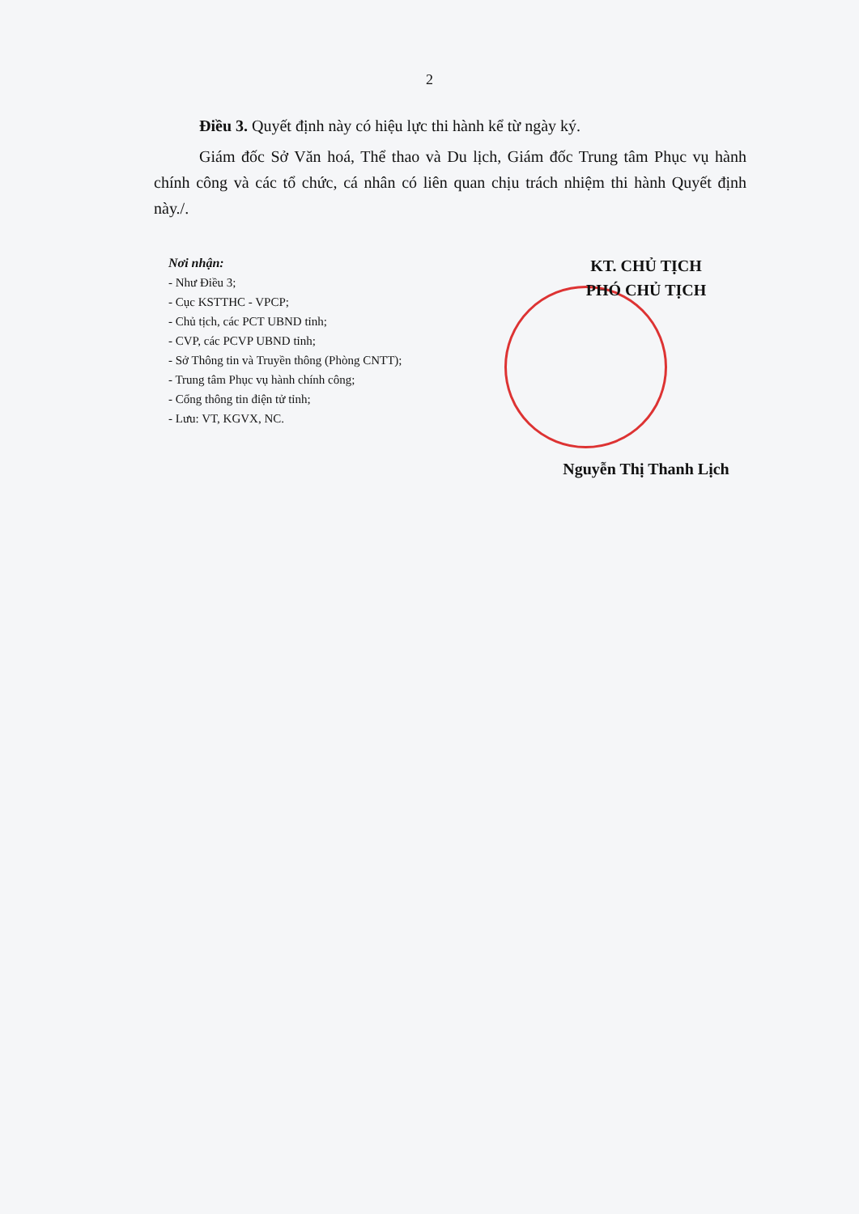2
Điều 3. Quyết định này có hiệu lực thi hành kể từ ngày ký.
Giám đốc Sở Văn hoá, Thể thao và Du lịch, Giám đốc Trung tâm Phục vụ hành chính công và các tổ chức, cá nhân có liên quan chịu trách nhiệm thi hành Quyết định này./.
Nơi nhận:
- Như Điều 3;
- Cục KSTTHC - VPCP;
- Chủ tịch, các PCT UBND tỉnh;
- CVP, các PCVP UBND tỉnh;
- Sở Thông tin và Truyền thông (Phòng CNTT);
- Trung tâm Phục vụ hành chính công;
- Cổng thông tin điện tử tỉnh;
- Lưu: VT, KGVX, NC.
KT. CHỦ TỊCH
PHÓ CHỦ TỊCH
Nguyễn Thị Thanh Lịch